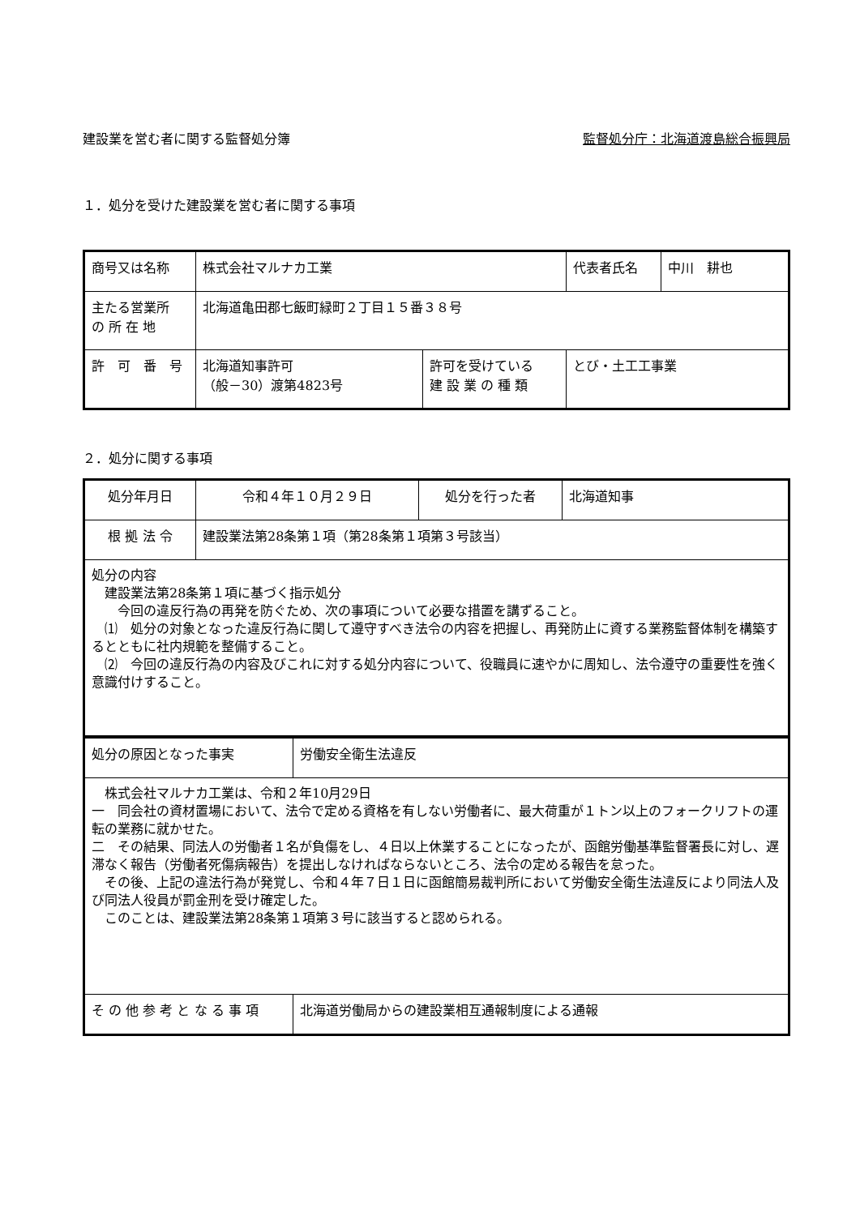建設業を営む者に関する監督処分簿 監督処分庁：北海道渡島総合振興局
１．処分を受けた建設業を営む者に関する事項
| 商号又は名称 | 株式会社マルナカ工業 | | 代表者氏名 | 中川 耕也 |
| 主たる営業所 の 所 在 地 | 北海道亀田郡七飯町緑町２丁目１５番３８号 | | | |
| 許 可 番 号 | 北海道知事許可 （般－30）渡第4823号 | 許可を受けている 建 設 業 の 種 類 | とび・土工工事業 | |
２．処分に関する事項
| 処分年月日 | 令和４年１０月２９日 | 処分を行った者 | 北海道知事 |
| 根 拠 法 令 | 建設業法第28条第１項（第28条第１項第３号該当） | | |
| 処分の内容 建設業法第28条第１項に基づく指示処分 今回の違反行為の再発を防ぐため、次の事項について必要な措置を講ずること。 ⑴ 処分の対象となった違反行為に関して遵守すべき法令の内容を把握し、再発防止に資する業務監督体制を構築するとともに社内規範を整備すること。 ⑵ 今回の違反行為の内容及びこれに対する処分内容について、役職員に速やかに周知し、法令遵守の重要性を強く意識付けすること。 | | | |
| 処分の原因となった事実 | 労働安全衛生法違反 |
| 株式会社マルナカ工業は、令和２年10月29日 一 同会社の資材置場において、法令で定める資格を有しない労働者に、最大荷重が１トン以上のフォークリフトの運転の業務に就かせた。 二 その結果、同法人の労働者１名が負傷をし、４日以上休業することになったが、函館労働基準監督署長に対し、遅滞なく報告（労働者死傷病報告）を提出しなければならないところ、法令の定める報告を怠った。 その後、上記の違法行為が発覚し、令和４年７日１日に函館簡易裁判所において労働安全衛生法違反により同法人及び同法人役員が罰金刑を受け確定した。 このことは、建設業法第28条第１項第３号に該当すると認められる。 | |
| そ の 他 参 考 と な る 事 項 | 北海道労働局からの建設業相互通報制度による通報 |